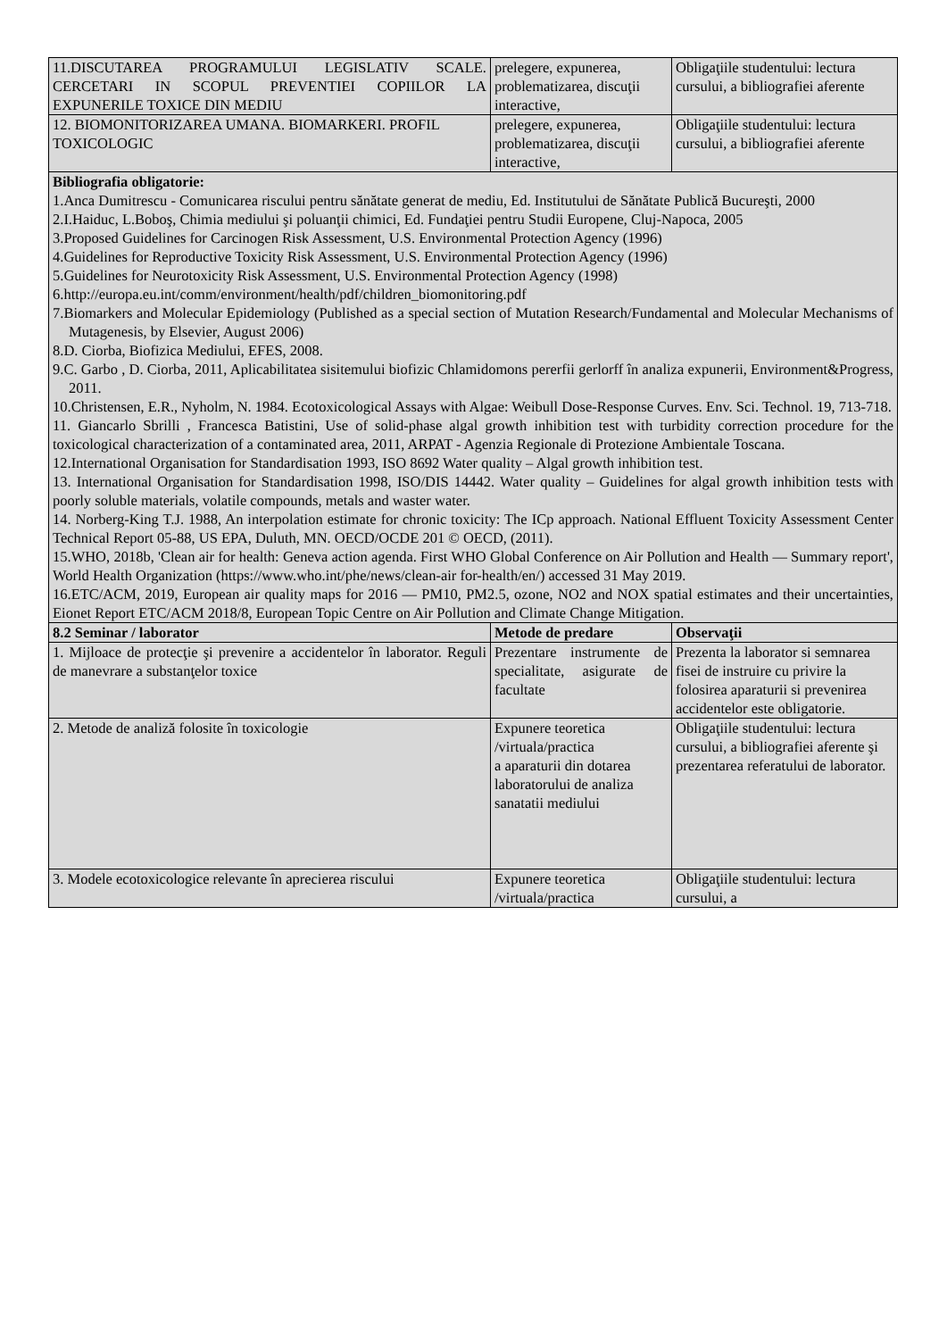| 11.DISCUTAREA PROGRAMULUI LEGISLATIV SCALE. CERCETARI IN SCOPUL PREVENTIEI COPIILOR LA EXPUNERILE TOXICE DIN MEDIU | prelegere, expunerea, problematizarea, discuţii interactive, | Obligaţiile studentului: lectura cursului, a bibliografiei aferente |
| 12. BIOMONITORIZAREA UMANA. BIOMARKERI. PROFIL TOXICOLOGIC | prelegere, expunerea, problematizarea, discuţii interactive, | Obligaţiile studentului: lectura cursului, a bibliografiei aferente |
| Bibliografia obligatorie: 1.Anca Dumitrescu - Comunicarea riscului pentru sănătate generat de mediu, Ed. Institutului de Sănătate Publică Bucureşti, 2000 2.I.Haiduc, L.Boboş, Chimia mediului şi poluanţii chimici, Ed. Fundaţiei pentru Studii Europene, Cluj-Napoca, 2005 3.Proposed Guidelines for Carcinogen Risk Assessment, U.S. Environmental Protection Agency (1996) 4.Guidelines for Reproductive Toxicity Risk Assessment, U.S. Environmental Protection Agency (1996) 5.Guidelines for Neurotoxicity Risk Assessment, U.S. Environmental Protection Agency (1998) 6.http://europa.eu.int/comm/environment/health/pdf/children_biomonitoring.pdf 7.Biomarkers and Molecular Epidemiology (Published as a special section of Mutation Research/Fundamental and Molecular Mechanisms of Mutagenesis, by Elsevier, August 2006) 8.D. Ciorba, Biofizica Mediului, EFES, 2008. 9.C. Garbo , D. Ciorba, 2011, Aplicabilitatea sisitemului biofizic Chlamidomons pererfii gerlorff în analiza expunerii, Environment&Progress, 2011. 10.Christensen, E.R., Nyholm, N. 1984. Ecotoxicological Assays with Algae: Weibull Dose-Response Curves. Env. Sci. Technol. 19, 713-718. 11. Giancarlo Sbrilli , Francesca Batistini, Use of solid-phase algal growth inhibition test with turbidity correction procedure for the toxicological characterization of a contaminated area, 2011, ARPAT - Agenzia Regionale di Protezione Ambientale Toscana. 12.International Organisation for Standardisation 1993, ISO 8692 Water quality – Algal growth inhibition test. 13. International Organisation for Standardisation 1998, ISO/DIS 14442. Water quality – Guidelines for algal growth inhibition tests with poorly soluble materials, volatile compounds, metals and waster water. 14. Norberg-King T.J. 1988, An interpolation estimate for chronic toxicity: The ICp approach. National Effluent Toxicity Assessment Center Technical Report 05-88, US EPA, Duluth, MN. OECD/OCDE 201 © OECD, (2011). 15.WHO, 2018b, 'Clean air for health: Geneva action agenda. First WHO Global Conference on Air Pollution and Health — Summary report', World Health Organization (https://www.who.int/phe/news/clean-air for-health/en/) accessed 31 May 2019. 16.ETC/ACM, 2019, European air quality maps for 2016 — PM10, PM2.5, ozone, NO2 and NOX spatial estimates and their uncertainties, Eionet Report ETC/ACM 2018/8, European Topic Centre on Air Pollution and Climate Change Mitigation. | | |
| 8.2 Seminar / laborator | Metode de predare | Observaţii |
| 1. Mijloace de protecţie şi prevenire a accidentelor în laborator. Reguli de manevrare a substanţelor toxice | Prezentare instrumente de specialitate, asigurate de facultate | Prezenta la laborator si semnarea fisei de instruire cu privire la folosirea aparaturii si prevenirea accidentelor este obligatorie. |
| 2. Metode de analiză folosite în toxicologie | Expunere teoretica /virtuala/practica a aparaturii din dotarea laboratorului de analiza sanatatii mediului | Obligaţiile studentului: lectura cursului, a bibliografiei aferente şi prezentarea referatului de laborator. |
| 3. Modele ecotoxicologice relevante în aprecierea riscului | Expunere teoretica /virtuala/practica | Obligaţiile studentului: lectura cursului, a |